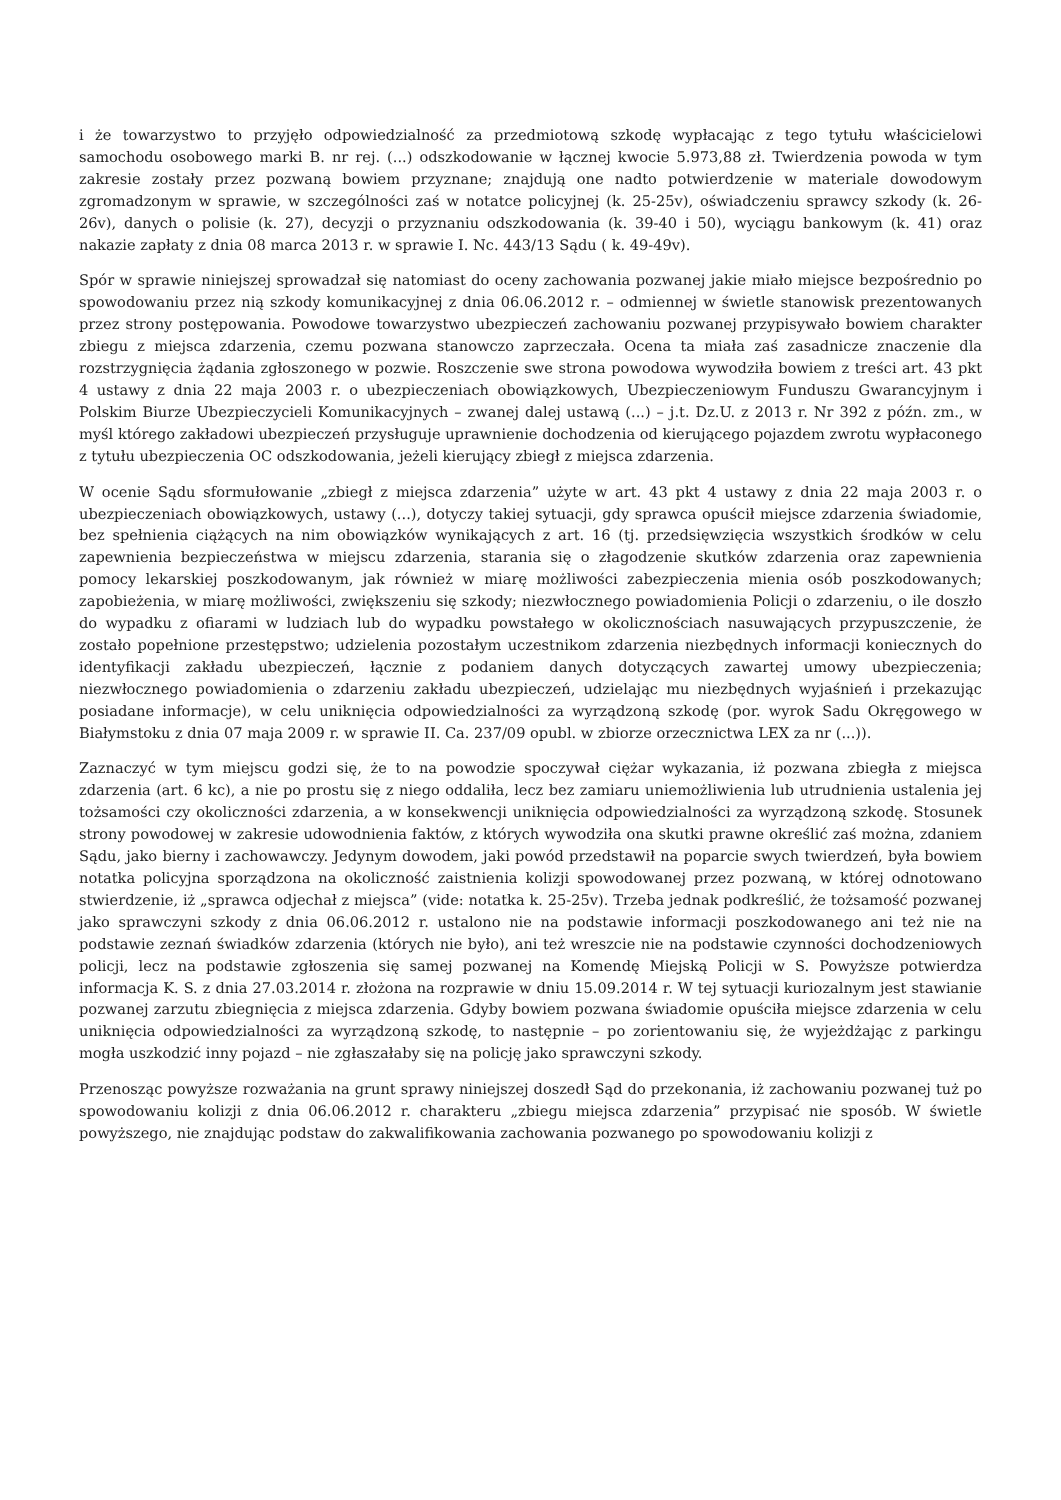i że towarzystwo to przyjęło odpowiedzialność za przedmiotową szkodę wypłacając z tego tytułu właścicielowi samochodu osobowego marki B. nr rej. (...) odszkodowanie w łącznej kwocie 5.973,88 zł. Twierdzenia powoda w tym zakresie zostały przez pozwaną bowiem przyznane; znajdują one nadto potwierdzenie w materiale dowodowym zgromadzonym w sprawie, w szczególności zaś w notatce policyjnej (k. 25-25v), oświadczeniu sprawcy szkody (k. 26-26v), danych o polisie (k. 27), decyzji o przyznaniu odszkodowania (k. 39-40 i 50), wyciągu bankowym (k. 41) oraz nakazie zapłaty z dnia 08 marca 2013 r. w sprawie I. Nc. 443/13 Sądu ( k. 49-49v).
Spór w sprawie niniejszej sprowadzał się natomiast do oceny zachowania pozwanej jakie miało miejsce bezpośrednio po spowodowaniu przez nią szkody komunikacyjnej z dnia 06.06.2012 r. – odmiennej w świetle stanowisk prezentowanych przez strony postępowania. Powodowe towarzystwo ubezpieczeń zachowaniu pozwanej przypisywało bowiem charakter zbiegu z miejsca zdarzenia, czemu pozwana stanowczo zaprzeczała. Ocena ta miała zaś zasadnicze znaczenie dla rozstrzygnięcia żądania zgłoszonego w pozwie. Roszczenie swe strona powodowa wywodziła bowiem z treści art. 43 pkt 4 ustawy z dnia 22 maja 2003 r. o ubezpieczeniach obowiązkowych, Ubezpieczeniowym Funduszu Gwarancyjnym i Polskim Biurze Ubezpieczycieli Komunikacyjnych – zwanej dalej ustawą (...) – j.t. Dz.U. z 2013 r. Nr 392 z późn. zm., w myśl którego zakładowi ubezpieczeń przysługuje uprawnienie dochodzenia od kierującego pojazdem zwrotu wypłaconego z tytułu ubezpieczenia OC odszkodowania, jeżeli kierujący zbiegł z miejsca zdarzenia.
W ocenie Sądu sformułowanie „zbiegł z miejsca zdarzenia” użyte w art. 43 pkt 4 ustawy z dnia 22 maja 2003 r. o ubezpieczeniach obowiązkowych, ustawy (...), dotyczy takiej sytuacji, gdy sprawca opuścił miejsce zdarzenia świadomie, bez spełnienia ciążących na nim obowiązków wynikających z art. 16 (tj. przedsięwzięcia wszystkich środków w celu zapewnienia bezpieczeństwa w miejscu zdarzenia, starania się o złagodzenie skutków zdarzenia oraz zapewnienia pomocy lekarskiej poszkodowanym, jak również w miarę możliwości zabezpieczenia mienia osób poszkodowanych; zapobieżenia, w miarę możliwości, zwiększeniu się szkody; niezwłocznego powiadomienia Policji o zdarzeniu, o ile doszło do wypadku z ofiarami w ludziach lub do wypadku powstałego w okolicznościach nasuwających przypuszczenie, że zostało popełnione przestępstwo; udzielenia pozostałym uczestnikom zdarzenia niezbędnych informacji koniecznych do identyfikacji zakładu ubezpieczeń, łącznie z podaniem danych dotyczących zawartej umowy ubezpieczenia; niezwłocznego powiadomienia o zdarzeniu zakładu ubezpieczeń, udzielając mu niezbędnych wyjaśnień i przekazując posiadane informacje), w celu uniknięcia odpowiedzialności za wyrządzoną szkodę (por. wyrok Sadu Okręgowego w Białymstoku z dnia 07 maja 2009 r. w sprawie II. Ca. 237/09 opubl. w zbiorze orzecznictwa LEX za nr (...)).
Zaznaczyć w tym miejscu godzi się, że to na powodzie spoczywał ciężar wykazania, iż pozwana zbiegła z miejsca zdarzenia (art. 6 kc), a nie po prostu się z niego oddaliła, lecz bez zamiaru uniemożliwienia lub utrudnienia ustalenia jej tożsamości czy okoliczności zdarzenia, a w konsekwencji uniknięcia odpowiedzialności za wyrządzoną szkodę. Stosunek strony powodowej w zakresie udowodnienia faktów, z których wywodziła ona skutki prawne określić zaś można, zdaniem Sądu, jako bierny i zachowawczy. Jedynym dowodem, jaki powód przedstawił na poparcie swych twierdzeń, była bowiem notatka policyjna sporządzona na okoliczność zaistnienia kolizji spowodowanej przez pozwaną, w której odnotowano stwierdzenie, iż „sprawca odjechał z miejsca” (vide: notatka k. 25-25v). Trzeba jednak podkreślić, że tożsamość pozwanej jako sprawczyni szkody z dnia 06.06.2012 r. ustalono nie na podstawie informacji poszkodowanego ani też nie na podstawie zeznań świadków zdarzenia (których nie było), ani też wreszcie nie na podstawie czynności dochodzeniowych policji, lecz na podstawie zgłoszenia się samej pozwanej na Komendę Miejską Policji w S. Powyższe potwierdza informacja K. S. z dnia 27.03.2014 r. złożona na rozprawie w dniu 15.09.2014 r. W tej sytuacji kuriozalnym jest stawianie pozwanej zarzutu zbiegnięcia z miejsca zdarzenia. Gdyby bowiem pozwana świadomie opuściła miejsce zdarzenia w celu uniknięcia odpowiedzialności za wyrządzoną szkodę, to następnie – po zorientowaniu się, że wyjeżdżając z parkingu mogła uszkodzić inny pojazd – nie zgłaszałaby się na policję jako sprawczyni szkody.
Przenosząc powyższe rozważania na grunt sprawy niniejszej doszedł Sąd do przekonania, iż zachowaniu pozwanej tuż po spowodowaniu kolizji z dnia 06.06.2012 r. charakteru „zbiegu miejsca zdarzenia” przypisać nie sposób. W świetle powyższego, nie znajdując podstaw do zakwalifikowania zachowania pozwanego po spowodowaniu kolizji z